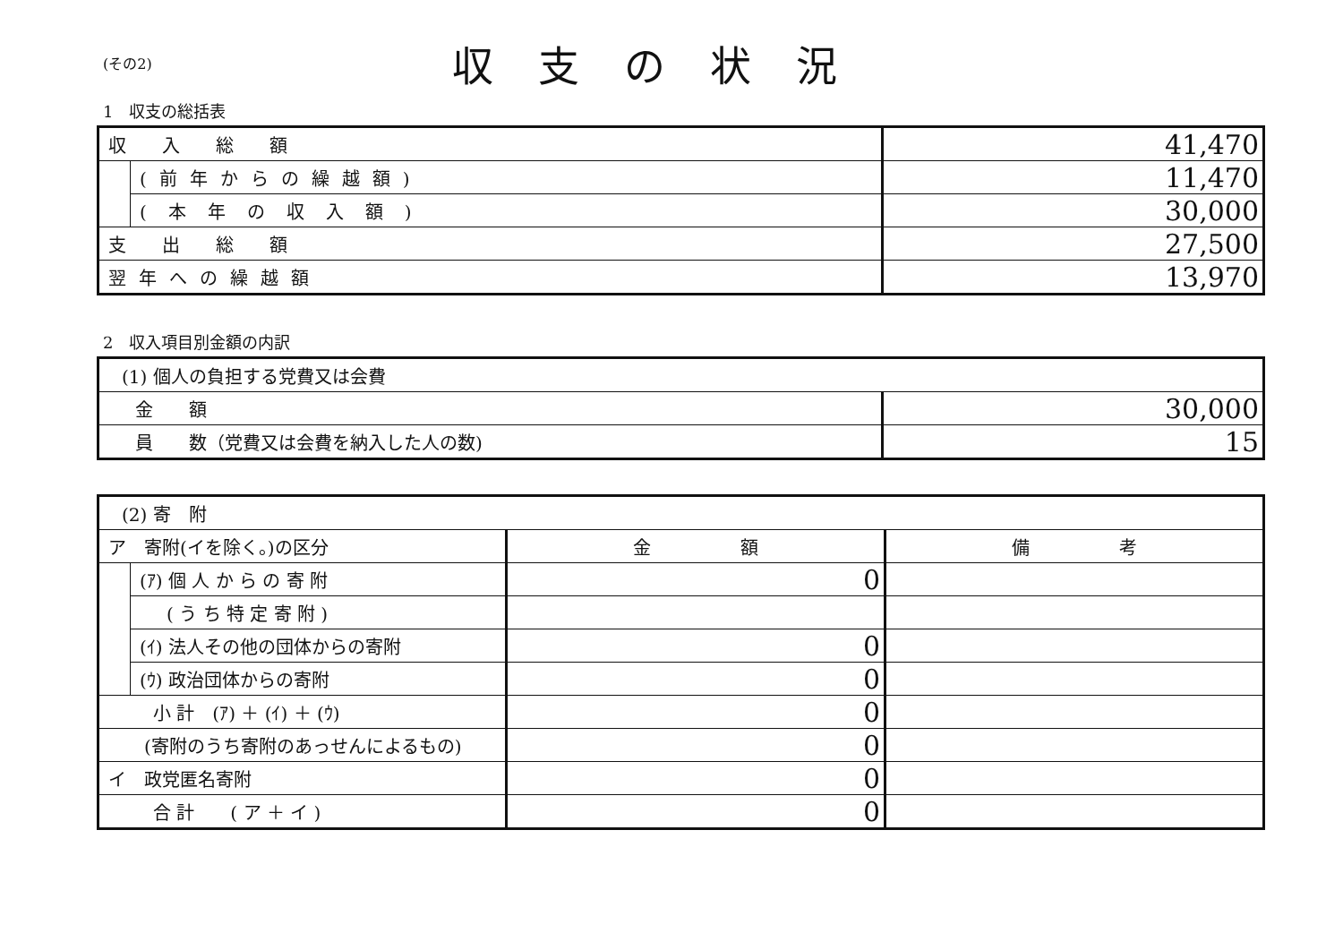(その2)
収支の状況
1　収支の総括表
| 収入総額 | | 41,470 |
| | (前年からの繰越額) | 11,470 |
| | (本年の収入額) | 30,000 |
| 支出総額 | | 27,500 |
| 翌年への繰越額 | | 13,970 |
2　収入項目別金額の内訳
| (1) 個人の負担する党費又は会費 | |
| 金 額 | 30,000 |
| 員 数（党費又は会費を納入した人の数) | 15 |
| (2) 寄 附 | | | |
| ア 寄附(イを除く。)の区分 | | 金 額 | 備 考 |
| | (ｱ) 個 人 か ら の 寄 附 | 0 | |
| | ( う ち 特 定 寄 附 ) | | |
| | (ｲ) 法人その他の団体からの寄附 | 0 | |
| | (ｳ) 政治団体からの寄附 | 0 | |
| 小 計 (ｱ) ＋ (ｲ) ＋ (ｳ) | | 0 | |
| (寄附のうち寄附のあっせんによるもの) | | 0 | |
| イ 政党匿名寄附 | | 0 | |
| 合 計 ( ア ＋ イ ) | | 0 | |